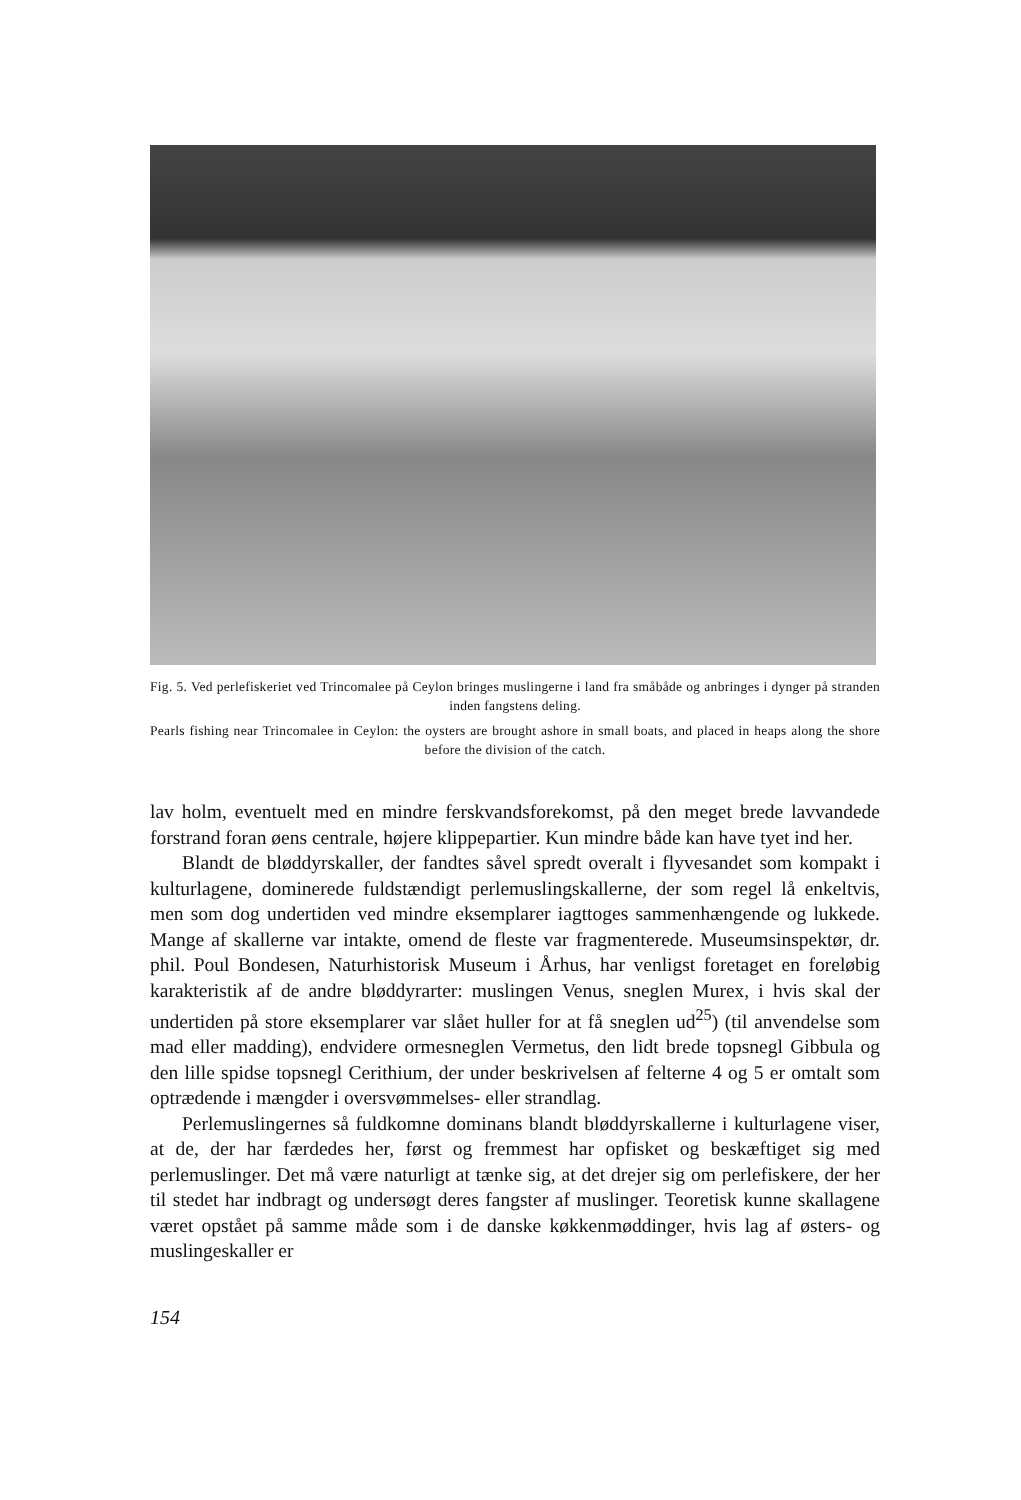Fig. 5. Ved perlefiskeriet ved Trincomalee på Ceylon bringes muslingerne i land fra småbåde og anbringes i dynger på stranden inden fangstens deling.
Pearls fishing near Trincomalee in Ceylon: the oysters are brought ashore in small boats, and placed in heaps along the shore before the division of the catch.
lav holm, eventuelt med en mindre ferskvandsforekomst, på den meget brede lavvandede forstrand foran øens centrale, højere klippepartier. Kun mindre både kan have tyet ind her.
Blandt de bløddyrskaller, der fandtes såvel spredt overalt i flyvesandet som kompakt i kulturlagene, dominerede fuldstændigt perlemuslingskallerne, der som regel lå enkeltvis, men som dog undertiden ved mindre eksemplarer iagttoges sammenhængende og lukkede. Mange af skallerne var intakte, omend de fleste var fragmenterede. Museumsinspektør, dr. phil. Poul Bondesen, Naturhistorisk Museum i Århus, har venligst foretaget en foreløbig karakteristik af de andre bløddyrarter: muslingen Venus, sneglen Murex, i hvis skal der undertiden på store eksemplarer var slået huller for at få sneglen ud<sup>25</sup>) (til anvendelse som mad eller madding), endvidere ormesneglen Vermetus, den lidt brede topsnegl Gibbula og den lille spidse topsnegl Cerithium, der under beskrivelsen af felterne 4 og 5 er omtalt som optrædende i mængder i oversvømmelses- eller strandlag.
Perlemuslingernes så fuldkomne dominans blandt bløddyrskallerne i kulturlagene viser, at de, der har færdedes her, først og fremmest har opfisket og beskæftiget sig med perlemuslinger. Det må være naturligt at tænke sig, at det drejer sig om perlefiskere, der her til stedet har indbragt og undersøgt deres fangster af muslinger. Teoretisk kunne skallagene været opstået på samme måde som i de danske køkkenmøddinger, hvis lag af østers- og muslingeskaller er
154